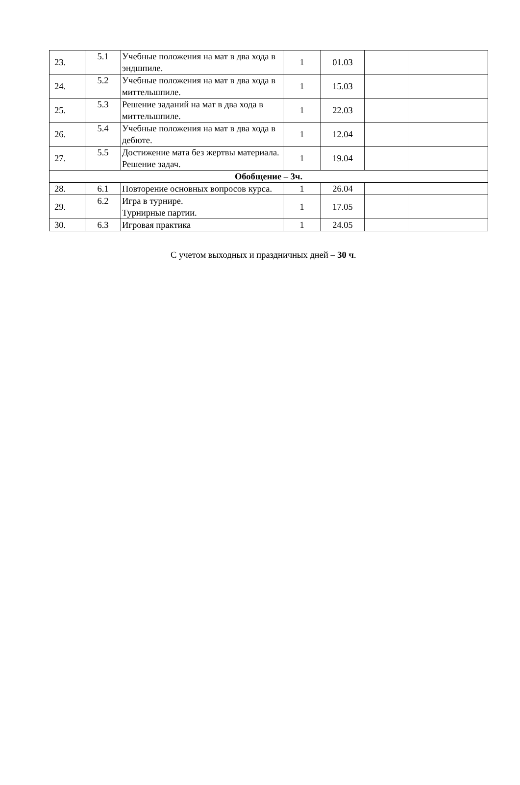| 23. | 5.1 | Учебные положения на мат в два хода в эндшпиле. | 1 | 01.03 | | |
| 24. | 5.2 | Учебные положения на мат в два хода в миттельшпиле. | 1 | 15.03 | | |
| 25. | 5.3 | Решение заданий на мат в два хода в миттельшпиле. | 1 | 22.03 | | |
| 26. | 5.4 | Учебные положения на мат в два хода в дебюте. | 1 | 12.04 | | |
| 27. | 5.5 | Достижение мата без жертвы материала. Решение задач. | 1 | 19.04 | | |
| Обобщение – 3ч. | | | | | | |
| 28. | 6.1 | Повторение основных вопросов курса. | 1 | 26.04 | | |
| 29. | 6.2 | Игра в турнире. Турнирные партии. | 1 | 17.05 | | |
| 30. | 6.3 | Игровая практика | 1 | 24.05 | | |
С учетом выходных и праздничных дней – 30 ч.